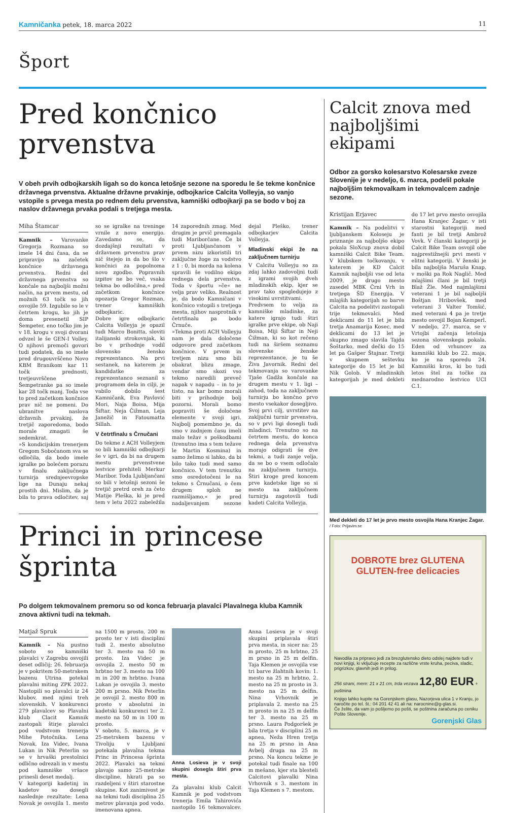Kamničanka petek, 18. marca 2022 11
Šport
Pred končnico prvenstva
V obeh prvih odbojkarskih ligah so do konca letošnje sezone na sporedu le še tekme končnice državnega prvenstva. Aktualne državne prvakinje, odbojkarice Calcita Volleyja, so vanjo vstopile s prvega mesta po rednem delu prvenstva, kamniški odbojkarji pa se bodo v boj za naslov državnega prvaka podali s tretjega mesta.
Miha Štamcar
Kamnik – Varovanke Gregorja Rozmana so imele 14 dni časa, da se pripravijo na začetek končnice državnega prvenstva. Redni del državnega prvenstva so končale na najboljši možni način, na prvem mestu, od možnih 63 točk so jih osvojile 59. Izgubile so le v četrtem krogu, ko jih je doma presenetil SIP Šempeter, eno točko jim je v 18. krogu v svoji dvorani odvzel le še GEN-I Volley. O njihovi premoči govori tudi podatek, da so imele pred drugouvrščeno Novo KBM Branikom kar 11 točk prednosti, tretjeuvrščene Šempetranke pa so imele kar 28 točk manj. Toda vse to pred začetkom končnice prav nič ne pomeni. Do ubranitve naslova državnih prvakinj, že tretjič zaporedoma, bodo morale zmagati še sedemkrat.
»S kondicijskim trenerjem Gregom Sobočanom sva se odločila, da bodo imele igralke po bolečem porazu v finalu zaključnega turnirja srednjeevropske lige na Dunaju nekaj prostih dni. Mislim, da je bila to prava odločitev, saj so se igralke na treninge vrnile z novo energijo. Zavedamo se, da dozdajšnji rezultati v državnem prvenstvu prav nič štejejo in da bo šlo v končnici za popolnoma novo zgodbo. Popravnih izpitov ne bo več, vsaka tekma bo odločilna,« pred začetkom končnice opozarja Gregor Rozman, trener kamniških odbojkaric.
Dobre igre odbojkaric Calcita Volleyja je opazil tudi Marco Bonitta, sloviti italijanski strokovnjak, ki bo v prihodnje vodil slovensko žensko reprezentanco. Na prvi sestanek, na katerem je kandidatke za reprezentanco seznanil s programom dela in cilji, je vabilo dobilo šest Kamničank, Eva Pavlović Mori, Naja Boisa, Mija Šiftar, Neja Čižman, Leja Janežič in Fatoumatta Sillah.
V četrtfinalu s Črnučani
Do tekme z ACH Volleyjem so bili kamniški odbojkarji še v igri, da bi na drugem mestu prvenstvene lestvice prehiteli Merkur Maribor. Toda Ljubljančani so bili v letošnji sezoni še tretjič pretrd oreh za četo Matije Pleška, ki je pred tem v letu 2022 zabeležila 14 zaporednih zmag. Med drugim je prvič premagala tudi Mariborčane. Če bi proti Ljubljančanom v prvem nizu izkoristili tri zaključne žoge za vodstvo z 1 : 0, bi morda na kolena spravili še vodilno ekipo rednega dela prvenstva. Toda v športu »če« ne velja prav veliko. Realnost je, da bodo Kamničani v končnico vstopili s tretjega mesta, njihov nasprotnik v četrtfinalu pa bodo Črnuče.
»Tekma proti ACH Volleyju nam je dala določene odgovore pred začetkom končnice. V prvem in tretjem nizu smo bili obakrat blizu zmage, vendar smo skozi vso tekmo naredili preveč napak v napadu – in to je tisto, na kar bomo morali biti v prihodnje bolj pozorni. Morali bomo popraviti še določene elemente v svoji igri. Najbolj pomembno je, da smo v zadnjem času imeli malo težav s poškodbami (trenutno ima s tem težave le Martin Kosmina) in samo želimo si lahko, da bi bilo tako tudi med samo končnico. V tem trenutku smo osredotočeni le na tekmo s Črnučani, o čem drugem sploh ne razmišljamo,« je pred nadaljevanjem sezone dejal Pleško, trener odbojkarjev Calcita Volleyja.
Mladinski ekipi že na zaključnem turnirju
V Calcitu Volleyju so za zdaj lahko zadovoljni tudi z igrami svojih dveh mladinskih ekip, kjer se prav tako spogledujejo z visokimi uvrstitvami.
Predvsem to velja za kamniške mladinke, za katere igrajo tudi štiri igralke prve ekipe, ob Naji Boisa, Miji Šiftar in Neji Čižman, ki so kot rečeno tudi na širšem seznamu slovenske ženske reprezentance, je tu še Živa Javornik. Redni del tekmovanja so varovanke Tjaše Gadža končale na drugem mestu v 1. ligi – zahod, toda na zaključnem turnirju bo končno prvo mesto vsekakor dosegljivo.
Svoj prvi cilj, uvrstitev na zaključni turnir prvenstva, so v prvi ligi dosegli tudi mladinci. Trenutno so na četrtem mestu, do konca rednega dela prvenstva morajo odigrati še dve tekmi, a tudi zanje velja, da se bo o vsem odločalo na zaključnem turnirju. Štiri kroge pred koncem prve kadetske lige so si mesto na zaključnem turnirju zagotovili tudi kadeti Calcita Volleyja.
Princi in princese šprinta
Po dolgem tekmovalnem premoru so od konca februarja plavalci Plavalnega kluba Kamnik znova aktivni tudi na tekmah.
Matjaž Spruk
Kamnik – Na pustno soboto so kamniški plavalci v Zagrebu osvojili deset odličij; 26. februarja je v pokritem 50-metrskem bazenu Utrina potekal plavalni miting ZPK 2022. Nastopili so plavalci iz 24 klubov, med njimi treh slovenskih. V konkurenci 279 plavalcev so Plavalni klub Clacit Kamnik zastopali štirje plavalci pod vodstvom trenerja Mihe Potočnika. Lena Novak, Iza Videc, Ivana Lukan in Nik Peterlin so se v hrvaški prestolnici odlično odrezali in v mestu pod kamniške vršace prinesli deset medalj.
V kategoriji kadetinj in kadetov so dosegli naslednje rezultate: Lena Novak je osvojila 1. mesto na 1500 m prosto, 200 m prosto ter v isti disciplini tudi 2. mesto absolutno ter 3. mesto na 50 m prosto. Iza Videc je osvojila 2. mesto 50 m hrbtno ter 3. mesto na 100 m in 200 m hrbtno. Ivana Lukan je osvojila 3. mesto 200 m prsno. Nik Peterlin je osvojil 2. mesto 800 m prosto v absolutni in kadetski konkurenci ter 2. mesto na 50 m in 100 m prosto.
V soboto, 5. marca, je v 25-metrskem bazenu v Tivoliju v Ljubljani potekala plavalna tekma Princ in Princesa šprinta 2022. Plavalci na tekmi plavajo samo 25-metrske discipline, hkrati pa so razdeljeni v štiri starostne skupine. Kot zanimivost je na tekmi tudi disciplina 25 metrov plavanja pod vodo, imenovana apnea.
Anna Losieva je v svoji skupini dosegla štiri prva mesta.
Za plavalni klub Calcit Kamnik je pod vodstvom trenerja Emila Tahirovića nastopilo 16 tekmovalcev. Anna Losieva je v svoji skupini priplavala štiri prva mesta, in sicer na: 25 m prosto, 25 m hrbtno, 25 m prsno in 25 m delfin. Taja Klemen je osvojila vse tri barve žlahtnih kovin: 1. mesto na 25 m hrbtno, 2. mesto na 25 m prosto in 3. mesto na 25 m delfin. Nina Vrhovnik je priplavala 2. mesto na 25 m prosto in na 25 m delfin ter 3. mesto na 25 m prsno. Laura Podgoršek je bila tretja v disciplini 25 m apnea, Neža Hren tretja na 25 m prsno in Ana Avbelj druga na 25 m prsno. Na koncu tekme je potekal tudi finale na 100 m mešano, kjer sta blesteli Calcitovi plavalki Nina Vrhovnik s 3. mestom in Taja Klemen s 7. mestom.
Calcit znova med najboljšimi ekipami
Odbor za gorsko kolesarstvo Kolesarske zveze Slovenije je v nedeljo, 6. marca, podelil pokale najboljšim tekmovalkam in tekmovalcem zadnje sezone.
Kristijan Erjavec
Kamnik – Na podelitvi v ljubljanskem Koloseju je priznanje za najboljšo ekipo pokala SloXcup znova dobil kamniški Calcit Bike Team. V klubskem točkovanju, v katerem je KD Calcit Kamnik najboljši vse od leta 2009, je drugo mesto zasedel MBK Črni Vrh in tretjega ŠD Energija. V mlajših kategorijah so barve Calcita na podelitvi zastopali trije tekmovalci. Med deklicami do 11 let je bila tretja Anamarija Kosec, med deklicami do 13 let je skupno zmago slavila Tajda Šoštarko, med dečki do 15 let pa Gašper Štajnar. Tretji v skupnem seštevku kategorije do 15 let je bil Nik Golob. V mladinskih kategorijah je med dekleti do 17 let prvo mesto osvojila Hana Kranjec Žagar, v isti starostni kategoriji med fanti je bil tretji Ambrož Vovk. V članski kategoriji je Calcit Bike Team osvojil obe najprestižnejši prvi mesti v elitni kategoriji. V ženski je bila najboljša Maruša Knap, v moški pa Rok Naglič. Med mlajšimi člani je bil tretji Blaž Žle. Med najmlajšimi veterani 1 je bil najboljši Boštjan Hribovšek, med veterani 3 Valter Tomšič, med veterani 4 pa je tretje mesto osvojil Bojan Kemperl.
V nedeljo, 27. marca, se v Vrtojbi začenja letošnja sezona slovenskega pokala. Eden od vrhuncev za kamniški klub bo 22. maja, ko je na sporedu 24. Kamniški kros, ki bo tudi letos štel za točke za mednarodno lestvico UCI C.1.
Med dekleti do 17 let je prvo mesto osvojila Hana Kranjec Žagar. / Foto: Prijavim.se
DOBROTE brez GLUTENA
GLUTEN-free delicacies
Navodila za pripravo jedi za brezglutensko dieto odslej najdete tudi v novi knjigi, ki vključuje recepte za različne vrste kruha, peciva, sladic, prigrizkov, glavnih jedi in prilog.
256 strani, mere: 21 x 21 cm, trda vezava 12,80 EUR + poštnina
Knjigo lahko kupite na Gorenjskem glasu, Nazorjeva ulica 1 v Kranju, jo naročite po tel. št.: 04 201 42 41 ali na: narocnine@g-glas.si.
Če želite, da vam jo pošljemo po pošti, se poštnina zaračuna po ceniku Pošte Slovenije.
Gorenjski Glas